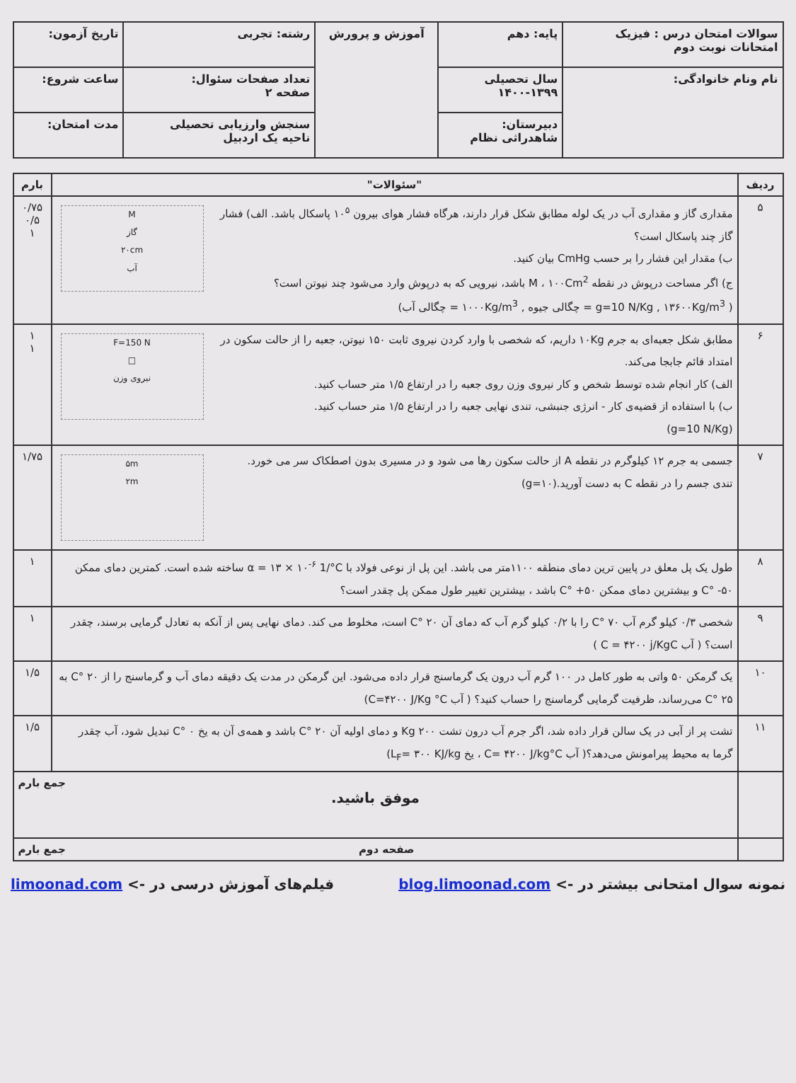| سوالات امتحان درس : فیزیک امتحانات نوبت دوم | پایه: دهم | آموزش و پرورش | رشته: تجربی | تاریخ آزمون: |
| نام ونام خانوادگی: | سال تحصیلی ۱۴۰۰-۱۳۹۹ | | تعداد صفحات سئوال: صفحه ۲ | ساعت شروع: |
| | دبیرستان: شاهدراثی نظام | | سنجش وارزیابی تحصیلی ناحیه یک اردبیل | مدت امتحان: |
| ردیف | "سئوالات" | بارم |
| --- | --- | --- |
| ۵ | M گاز ۲۰cm آب مقداری گاز و مقداری آب در یک لوله مطابق شکل قرار دارند، هرگاه فشار هوای بیرون ۱۰<sup>۵</sup> پاسکال باشد. الف) فشار گاز چند پاسکال است؟ ب) مقدار این فشار را بر حسب CmHg بیان کنید. ج) اگر مساحت درپوش در نقطه M ، ۱۰۰Cm<sup>2</sup> باشد، نیرویی که به درپوش وارد می‌شود چند نیوتن است؟ ( g=10 N/Kg , ۱۳۶۰۰Kg/m<sup>3</sup> = چگالی جیوه , ۱۰۰۰Kg/m<sup>3</sup> = چگالی آب) | ۰/۷۵ ۰/۵ ۱ |
| ۶ | F=150 N □ نیروی وزن مطابق شکل جعبه‌ای به جرم ۱۰Kg داریم، که شخصی با وارد کردن نیروی ثابت ۱۵۰ نیوتن، جعبه را از حالت سکون در امتداد قائم جابجا می‌کند. الف) کار انجام شده توسط شخص و کار نیروی وزن روی جعبه را در ارتفاع ۱/۵ متر حساب کنید. ب) با استفاده از قضیه‌ی کار - انرژی جنبشی، تندی نهایی جعبه را در ارتفاع ۱/۵ متر حساب کنید. (g=10 N/Kg) | ۱ ۱ |
| ۷ | ۵m ۲m جسمی به جرم ۱۲ کیلوگرم در نقطه A از حالت سکون رها می شود و در مسیری بدون اصطکاک سر می خورد. تندی جسم را در نقطه C به دست آورید.(g=۱۰) | ۱/۷۵ |
| ۸ | طول یک پل معلق در پایین ترین دمای منطقه ۱۱۰۰متر می باشد. این پل از نوعی فولاد با α = ۱۳ × ۱۰<sup>-۶</sup> 1/°C ساخته شده است. کمترین دمای ممکن ۵۰- °C و بیشترین دمای ممکن ۵۰+ °C باشد ، بیشترین تغییر طول ممکن پل چقدر است؟ | ۱ |
| ۹ | شخصی ۰/۳ کیلو گرم آب ۷۰ °C را با ۰/۲ کیلو گرم آب که دمای آن ۲۰ °C است، مخلوط می کند. دمای نهایی پس از آنکه به تعادل گرمایی برسند، چقدر است؟ ( آب C = ۴۲۰۰ j/KgC ) | ۱ |
| ۱۰ | یک گرمکن ۵۰ واتی به طور کامل در ۱۰۰ گرم آب درون یک گرماسنج قرار داده می‌شود. این گرمکن در مدت یک دقیقه دمای آب و گرماسنج را از ۲۰ °C به ۲۵ °C می‌رساند، ظرفیت گرمایی گرماسنج را حساب کنید؟ ( آب C=۴۲۰۰ J/Kg °C) | ۱/۵ |
| ۱۱ | تشت پر از آبی در یک سالن قرار داده شد، اگر جرم آب درون تشت ۲۰۰ Kg و دمای اولیه آن ۲۰ °C باشد و همه‌ی آن به یخ ۰ °C تبدیل شود، آب چقدر گرما به محیط پیرامونش می‌دهد؟( آب C= ۴۲۰۰ J/kg°C ، یخ L<sub>F</sub>= ۳۰۰ KJ/kg) | ۱/۵ |
| | جمع بارم موفق باشید. | |
| | صفحه دوم جمع بارم | |
نمونه سوال امتحانی بیشتر در -> blog.limoonad.com فیلم‌های آموزش درسی در -> limoonad.com